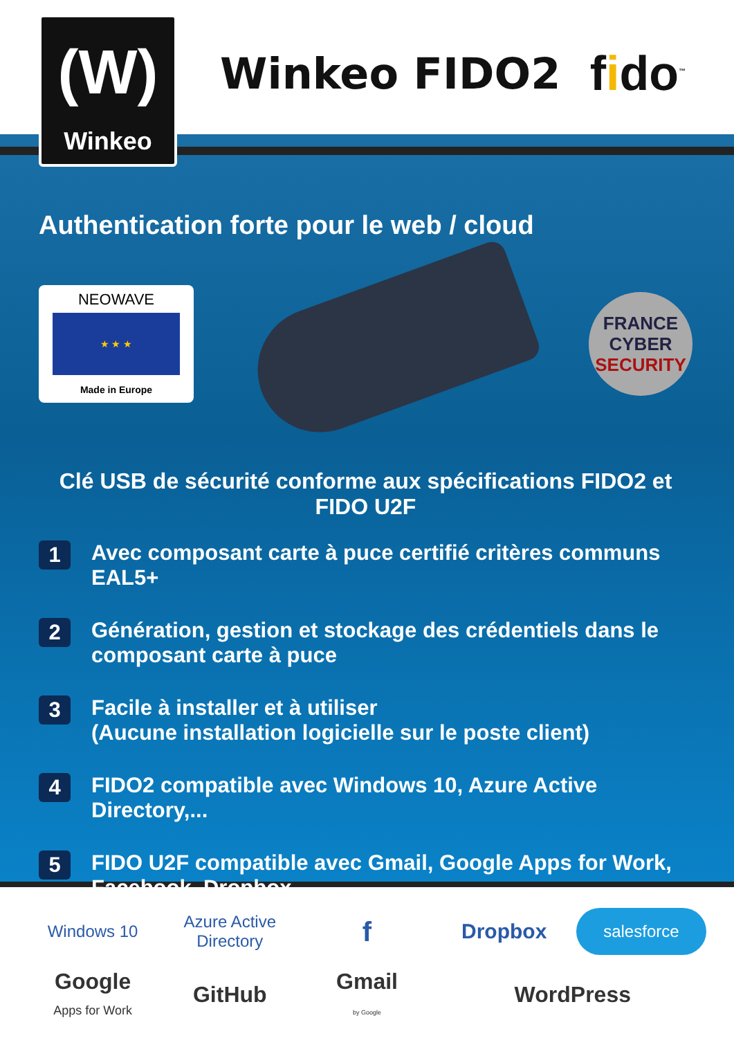(W)
Winkeo
Winkeo FIDO2 fido<sup>™</sup>
Authentication forte pour le web / cloud
NEOWAVE
★ ★ ★
Made in Europe
FRANCE
CYBER
SECURITY
Clé USB de sécurité conforme aux spécifications FIDO2 et FIDO U2F
1
Avec composant carte à puce certifié critères communs EAL5+
2
Génération, gestion et stockage des crédentiels dans le composant carte à puce
3
Facile à installer et à utiliser
(Aucune installation logicielle sur le poste client)
4
FIDO2 compatible avec Windows 10, Azure Active Directory,...
5
FIDO U2F compatible avec Gmail, Google Apps for Work, Facebook, Dropbox,...
Windows 10
Azure Active Directory
f
Dropbox
salesforce
Google
Apps for Work
GitHub
Gmail
by Google
WordPress